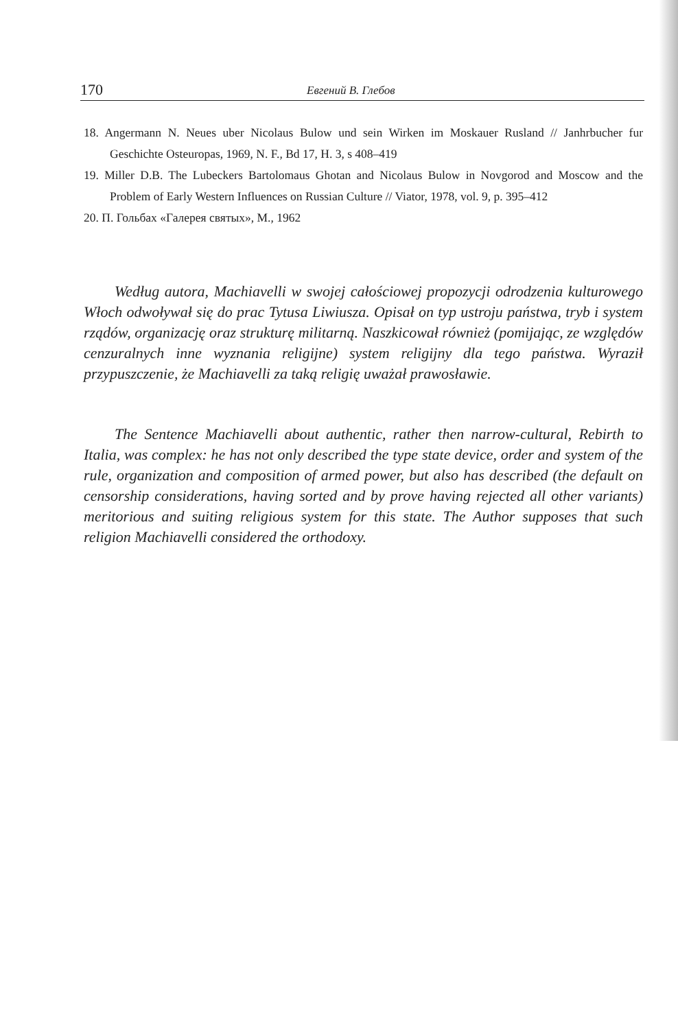170 Евгений В. Глебов
18. Angermann N. Neues uber Nicolaus Bulow und sein Wirken im Moskauer Rusland // Janhrbucher fur Geschichte Osteuropas, 1969, N. F., Bd 17, H. 3, s 408–419
19. Miller D.B. The Lubeckers Bartolomaus Ghotan and Nicolaus Bulow in Novgorod and Moscow and the Problem of Early Western Influences on Russian Culture // Viator, 1978, vol. 9, p. 395–412
20. П. Гольбах «Галерея святых», М., 1962
Według autora, Machiavelli w swojej całościowej propozycji odrodzenia kulturowego Włoch odwoływał się do prac Tytusa Liwiusza. Opisał on typ ustroju państwa, tryb i system rządów, organizację oraz strukturę militarną. Naszkicował również (pomijając, ze względów cenzuralnych inne wyznania religijne) system religijny dla tego państwa. Wyraził przypuszczenie, że Machiavelli za taką religię uważał prawosławie.
The Sentence Machiavelli about authentic, rather then narrow-cultural, Rebirth to Italia, was complex: he has not only described the type state device, order and system of the rule, organization and composition of armed power, but also has described (the default on censorship considerations, having sorted and by prove having rejected all other variants) meritorious and suiting religious system for this state. The Author supposes that such religion Machiavelli considered the orthodoxy.